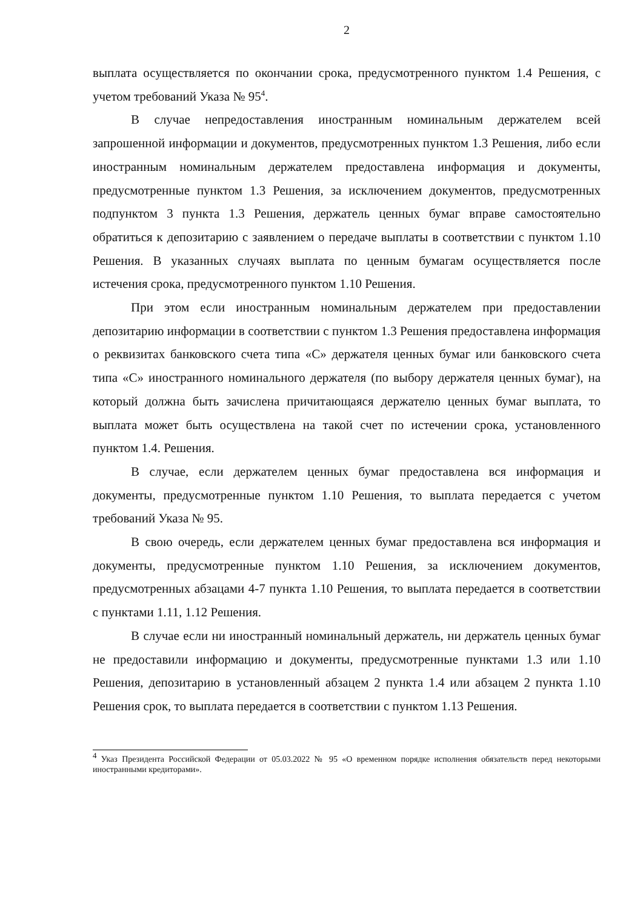2
выплата осуществляется по окончании срока, предусмотренного пунктом 1.4 Решения, с учетом требований Указа № 95<sup>4</sup>.
В случае непредоставления иностранным номинальным держателем всей запрошенной информации и документов, предусмотренных пунктом 1.3 Решения, либо если иностранным номинальным держателем предоставлена информация и документы, предусмотренные пунктом 1.3 Решения, за исключением документов, предусмотренных подпунктом 3 пункта 1.3 Решения, держатель ценных бумаг вправе самостоятельно обратиться к депозитарию с заявлением о передаче выплаты в соответствии с пунктом 1.10 Решения. В указанных случаях выплата по ценным бумагам осуществляется после истечения срока, предусмотренного пунктом 1.10 Решения.
При этом если иностранным номинальным держателем при предоставлении депозитарию информации в соответствии с пунктом 1.3 Решения предоставлена информация о реквизитах банковского счета типа «С» держателя ценных бумаг или банковского счета типа «С» иностранного номинального держателя (по выбору держателя ценных бумаг), на который должна быть зачислена причитающаяся держателю ценных бумаг выплата, то выплата может быть осуществлена на такой счет по истечении срока, установленного пунктом 1.4. Решения.
В случае, если держателем ценных бумаг предоставлена вся информация и документы, предусмотренные пунктом 1.10 Решения, то выплата передается с учетом требований Указа № 95.
В свою очередь, если держателем ценных бумаг предоставлена вся информация и документы, предусмотренные пунктом 1.10 Решения, за исключением документов, предусмотренных абзацами 4-7 пункта 1.10 Решения, то выплата передается в соответствии с пунктами 1.11, 1.12 Решения.
В случае если ни иностранный номинальный держатель, ни держатель ценных бумаг не предоставили информацию и документы, предусмотренные пунктами 1.3 или 1.10 Решения, депозитарию в установленный абзацем 2 пункта 1.4 или абзацем 2 пункта 1.10 Решения срок, то выплата передается в соответствии с пунктом 1.13 Решения.
<sup>4</sup> Указ Президента Российской Федерации от 05.03.2022 № 95 «О временном порядке исполнения обязательств перед некоторыми иностранными кредиторами».